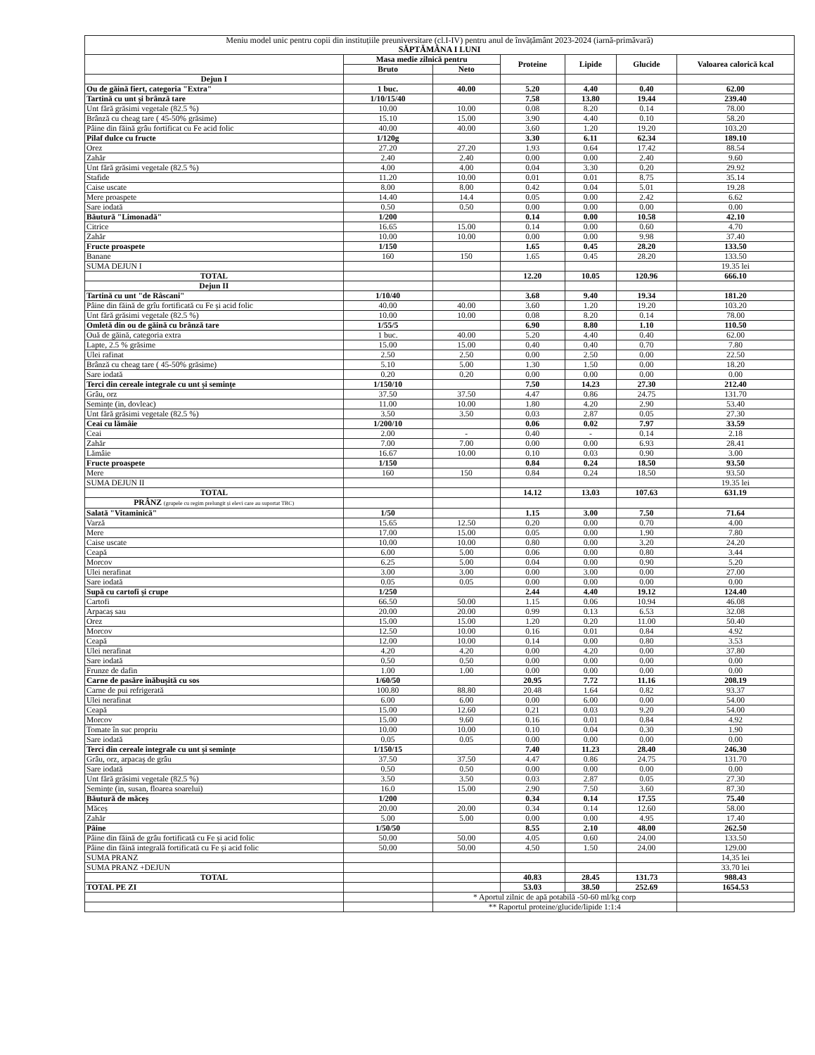| Meniu model unic pentru copii din instituțiile preuniversitare (cl.I-IV) pentru anul de învățământ 2023-2024 (iarnă-primăvară) SĂPTĂMÂNA I LUNI | | | | | | |
| | Masa medie zilnică pentru | | Proteine | Lipide | Glucide | Valoarea calorică kcal |
| | Bruto | Neto | | | | |
| Dejun I | | | | | | |
| Ou de găină fiert, categoria "Extra" | 1 buc. | 40.00 | 5.20 | 4.40 | 0.40 | 62.00 |
| Tartină cu unt și brânză tare | 1/10/15/40 | | 7.58 | 13.80 | 19.44 | 239.40 |
| Unt fără grăsimi vegetale (82.5 %) | 10.00 | 10.00 | 0.08 | 8.20 | 0.14 | 78.00 |
| Brânză cu cheag tare ( 45-50% grăsime) | 15.10 | 15.00 | 3.90 | 4.40 | 0.10 | 58.20 |
| Pâine din făină grâu fortificat cu Fe acid folic | 40.00 | 40.00 | 3.60 | 1.20 | 19.20 | 103.20 |
| Pilaf dulce cu fructe | 1/120g | | 3.30 | 6.11 | 62.34 | 189.10 |
| Orez | 27.20 | 27.20 | 1.93 | 0.64 | 17.42 | 88.54 |
| Zahăr | 2.40 | 2.40 | 0.00 | 0.00 | 2.40 | 9.60 |
| Unt fără grăsimi vegetale (82.5 %) | 4.00 | 4.00 | 0.04 | 3.30 | 0.20 | 29.92 |
| Stafide | 11.20 | 10.00 | 0.01 | 0.01 | 8.75 | 35.14 |
| Caise uscate | 8.00 | 8.00 | 0.42 | 0.04 | 5.01 | 19.28 |
| Mere proaspete | 14.40 | 14.4 | 0.05 | 0.00 | 2.42 | 6.62 |
| Sare iodată | 0.50 | 0.50 | 0.00 | 0.00 | 0.00 | 0.00 |
| Băutură "Limonadă" | 1/200 | | 0.14 | 0.00 | 10.58 | 42.10 |
| Citrice | 16.65 | 15.00 | 0.14 | 0.00 | 0.60 | 4.70 |
| Zahăr | 10.00 | 10.00 | 0.00 | 0.00 | 9.98 | 37.40 |
| Fructe proaspete | 1/150 | | 1.65 | 0.45 | 28.20 | 133.50 |
| Banane | 160 | 150 | 1.65 | 0.45 | 28.20 | 133.50 |
| SUMA DEJUN I | | | | | | 19.35 lei |
| TOTAL | | | 12.20 | 10.05 | 120.96 | 666.10 |
| Dejun II | | | | | | |
| Tartină cu unt "de Râscani" | 1/10/40 | | 3.68 | 9.40 | 19.34 | 181.20 |
| Pâine din făină de grîu fortificată cu Fe și acid folic | 40.00 | 40.00 | 3.60 | 1.20 | 19.20 | 103.20 |
| Unt fără grăsimi vegetale (82.5 %) | 10.00 | 10.00 | 0.08 | 8.20 | 0.14 | 78.00 |
| Omletă din ou de găină cu brânză tare | 1/55/5 | | 6.90 | 8.80 | 1.10 | 110.50 |
| Ouă de găină, categoria extra | 1 buc. | 40.00 | 5.20 | 4.40 | 0.40 | 62.00 |
| Lapte, 2.5 % grăsime | 15.00 | 15.00 | 0.40 | 0.40 | 0.70 | 7.80 |
| Ulei rafinat | 2.50 | 2.50 | 0.00 | 2.50 | 0.00 | 22.50 |
| Brânză cu cheag tare ( 45-50% grăsime) | 5.10 | 5.00 | 1.30 | 1.50 | 0.00 | 18.20 |
| Sare iodată | 0.20 | 0.20 | 0.00 | 0.00 | 0.00 | 0.00 |
| Terci din cereale integrale cu unt și semințe | 1/150/10 | | 7.50 | 14.23 | 27.30 | 212.40 |
| Grâu, orz | 37.50 | 37.50 | 4.47 | 0.86 | 24.75 | 131.70 |
| Semințe (in, dovleac) | 11.00 | 10.00 | 1.80 | 4.20 | 2.90 | 53.40 |
| Unt fără grăsimi vegetale (82.5 %) | 3.50 | 3.50 | 0.03 | 2.87 | 0.05 | 27.30 |
| Ceai cu lămâie | 1/200/10 | | 0.06 | 0.02 | 7.97 | 33.59 |
| Ceai | 2.00 | - | 0.40 | - | 0.14 | 2.18 |
| Zahăr | 7.00 | 7.00 | 0.00 | 0.00 | 6.93 | 28.41 |
| Lămâie | 16.67 | 10.00 | 0.10 | 0.03 | 0.90 | 3.00 |
| Fructe proaspete | 1/150 | | 0.84 | 0.24 | 18.50 | 93.50 |
| Mere | 160 | 150 | 0.84 | 0.24 | 18.50 | 93.50 |
| SUMA DEJUN II | | | | | | 19.35 lei |
| TOTAL | | | 14.12 | 13.03 | 107.63 | 631.19 |
| PRÂNZ (grupele cu regim prelungit și elevi care au suportat TBC) | | | | | | |
| Salată "Vitaminică" | 1/50 | | 1.15 | 3.00 | 7.50 | 71.64 |
| Varză | 15.65 | 12.50 | 0.20 | 0.00 | 0.70 | 4.00 |
| Mere | 17.00 | 15.00 | 0.05 | 0.00 | 1.90 | 7.80 |
| Caise uscate | 10.00 | 10.00 | 0.80 | 0.00 | 3.20 | 24.20 |
| Ceapă | 6.00 | 5.00 | 0.06 | 0.00 | 0.80 | 3.44 |
| Morcov | 6.25 | 5.00 | 0.04 | 0.00 | 0.90 | 5.20 |
| Ulei nerafinat | 3.00 | 3.00 | 0.00 | 3.00 | 0.00 | 27.00 |
| Sare iodată | 0.05 | 0.05 | 0.00 | 0.00 | 0.00 | 0.00 |
| Supă cu cartofi și crupe | 1/250 | | 2.44 | 4.40 | 19.12 | 124.40 |
| Cartofi | 66.50 | 50.00 | 1.15 | 0.06 | 10.94 | 46.08 |
| Arpacaș sau | 20.00 | 20.00 | 0.99 | 0.13 | 6.53 | 32.08 |
| Orez | 15.00 | 15.00 | 1.20 | 0.20 | 11.00 | 50.40 |
| Morcov | 12.50 | 10.00 | 0.16 | 0.01 | 0.84 | 4.92 |
| Ceapă | 12.00 | 10.00 | 0.14 | 0.00 | 0.80 | 3.53 |
| Ulei nerafinat | 4.20 | 4.20 | 0.00 | 4.20 | 0.00 | 37.80 |
| Sare iodată | 0.50 | 0.50 | 0.00 | 0.00 | 0.00 | 0.00 |
| Frunze de dafin | 1.00 | 1.00 | 0.00 | 0.00 | 0.00 | 0.00 |
| Carne de pasăre înăbușită cu sos | 1/60/50 | | 20.95 | 7.72 | 11.16 | 208.19 |
| Carne de pui refrigerată | 100.80 | 88.80 | 20.48 | 1.64 | 0.82 | 93.37 |
| Ulei nerafinat | 6.00 | 6.00 | 0.00 | 6.00 | 0.00 | 54.00 |
| Ceapă | 15.00 | 12.60 | 0.21 | 0.03 | 9.20 | 54.00 |
| Morcov | 15.00 | 9.60 | 0.16 | 0.01 | 0.84 | 4.92 |
| Tomate în suc propriu | 10.00 | 10.00 | 0.10 | 0.04 | 0.30 | 1.90 |
| Sare iodată | 0.05 | 0.05 | 0.00 | 0.00 | 0.00 | 0.00 |
| Terci din cereale integrale cu unt și semințe | 1/150/15 | | 7.40 | 11.23 | 28.40 | 246.30 |
| Grâu, orz, arpacaș de grâu | 37.50 | 37.50 | 4.47 | 0.86 | 24.75 | 131.70 |
| Sare iodată | 0.50 | 0.50 | 0.00 | 0.00 | 0.00 | 0.00 |
| Unt fără grăsimi vegetale (82.5 %) | 3.50 | 3.50 | 0.03 | 2.87 | 0.05 | 27.30 |
| Semințe (in, susan, floarea soarelui) | 16.0 | 15.00 | 2.90 | 7.50 | 3.60 | 87.30 |
| Băutură de măceș | 1/200 | | 0.34 | 0.14 | 17.55 | 75.40 |
| Măceș | 20.00 | 20.00 | 0.34 | 0.14 | 12.60 | 58.00 |
| Zahăr | 5.00 | 5.00 | 0.00 | 0.00 | 4.95 | 17.40 |
| Pâine | 1/50/50 | | 8.55 | 2.10 | 48.00 | 262.50 |
| Pâine din făină de grâu fortificată cu Fe și acid folic | 50.00 | 50.00 | 4.05 | 0.60 | 24.00 | 133.50 |
| Pâine din făină integrală fortificată cu Fe și acid folic | 50.00 | 50.00 | 4.50 | 1.50 | 24.00 | 129.00 |
| SUMA PRANZ | | | | | | 14,35 lei |
| SUMA PRANZ +DEJUN | | | | | | 33.70 lei |
| TOTAL | | | 40.83 | 28.45 | 131.73 | 988.43 |
| TOTAL PE ZI | | | 53.03 | 38.50 | 252.69 | 1654.53 |
| | | * Aportul zilnic de apă potabilă -50-60 ml/kg corp | | | | |
| | | ** Raportul proteine/glucide/lipide 1:1:4 | | | | |